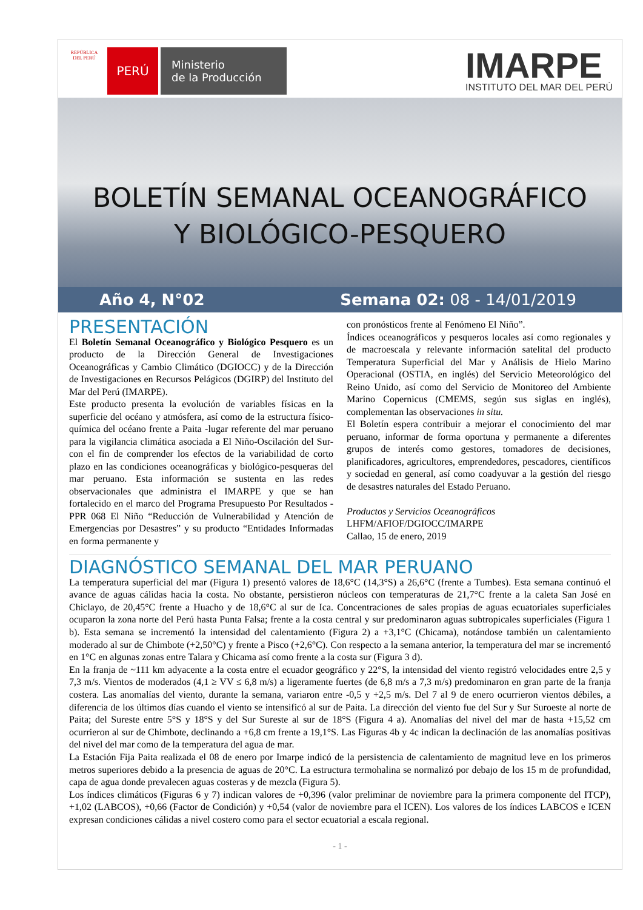REPÚBLICA DEL PERÚ
PERÚ
Ministerio
de la Producción
IMARPE
INSTITUTO DEL MAR DEL PERÚ
BOLETÍN SEMANAL OCEANOGRÁFICO
Y BIOLÓGICO-PESQUERO
Año 4, N°02 Semana 02: 08 - 14/01/2019
PRESENTACIÓN
El Boletín Semanal Oceanográfico y Biológico Pesquero es un producto de la Dirección General de Investigaciones Oceanográficas y Cambio Climático (DGIOCC) y de la Dirección de Investigaciones en Recursos Pelágicos (DGIRP) del Instituto del Mar del Perú (IMARPE).
Este producto presenta la evolución de variables físicas en la superficie del océano y atmósfera, así como de la estructura físico-química del océano frente a Paita -lugar referente del mar peruano para la vigilancia climática asociada a El Niño-Oscilación del Sur- con el fin de comprender los efectos de la variabilidad de corto plazo en las condiciones oceanográficas y biológico-pesqueras del mar peruano. Esta información se sustenta en las redes observacionales que administra el IMARPE y que se han fortalecido en el marco del Programa Presupuesto Por Resultados - PPR 068 El Niño “Reducción de Vulnerabilidad y Atención de Emergencias por Desastres” y su producto “Entidades Informadas en forma permanente y
con pronósticos frente al Fenómeno El Niño”.
Índices oceanográficos y pesqueros locales así como regionales y de macroescala y relevante información satelital del producto Temperatura Superficial del Mar y Análisis de Hielo Marino Operacional (OSTIA, en inglés) del Servicio Meteorológico del Reino Unido, así como del Servicio de Monitoreo del Ambiente Marino Copernicus (CMEMS, según sus siglas en inglés), complementan las observaciones in situ.
El Boletín espera contribuir a mejorar el conocimiento del mar peruano, informar de forma oportuna y permanente a diferentes grupos de interés como gestores, tomadores de decisiones, planificadores, agricultores, emprendedores, pescadores, científicos y sociedad en general, así como coadyuvar a la gestión del riesgo de desastres naturales del Estado Peruano.
Productos y Servicios Oceanográficos
LHFM/AFIOF/DGIOCC/IMARPE
Callao, 15 de enero, 2019
DIAGNÓSTICO SEMANAL DEL MAR PERUANO
La temperatura superficial del mar (Figura 1) presentó valores de 18,6°C (14,3°S) a 26,6°C (frente a Tumbes). Esta semana continuó el avance de aguas cálidas hacia la costa. No obstante, persistieron núcleos con temperaturas de 21,7°C frente a la caleta San José en Chiclayo, de 20,45°C frente a Huacho y de 18,6°C al sur de Ica. Concentraciones de sales propias de aguas ecuatoriales superficiales ocuparon la zona norte del Perú hasta Punta Falsa; frente a la costa central y sur predominaron aguas subtropicales superficiales (Figura 1 b). Esta semana se incrementó la intensidad del calentamiento (Figura 2) a +3,1°C (Chicama), notándose también un calentamiento moderado al sur de Chimbote (+2,50°C) y frente a Pisco (+2,6°C). Con respecto a la semana anterior, la temperatura del mar se incrementó en 1°C en algunas zonas entre Talara y Chicama así como frente a la costa sur (Figura 3 d).
En la franja de ~111 km adyacente a la costa entre el ecuador geográfico y 22°S, la intensidad del viento registró velocidades entre 2,5 y 7,3 m/s. Vientos de moderados (4,1 ≥ VV ≤ 6,8 m/s) a ligeramente fuertes (de 6,8 m/s a 7,3 m/s) predominaron en gran parte de la franja costera. Las anomalías del viento, durante la semana, variaron entre -0,5 y +2,5 m/s. Del 7 al 9 de enero ocurrieron vientos débiles, a diferencia de los últimos días cuando el viento se intensificó al sur de Paita. La dirección del viento fue del Sur y Sur Suroeste al norte de Paita; del Sureste entre 5°S y 18°S y del Sur Sureste al sur de 18°S (Figura 4 a). Anomalías del nivel del mar de hasta +15,52 cm ocurrieron al sur de Chimbote, declinando a +6,8 cm frente a 19,1°S. Las Figuras 4b y 4c indican la declinación de las anomalías positivas del nivel del mar como de la temperatura del agua de mar.
La Estación Fija Paita realizada el 08 de enero por Imarpe indicó de la persistencia de calentamiento de magnitud leve en los primeros metros superiores debido a la presencia de aguas de 20°C. La estructura termohalina se normalizó por debajo de los 15 m de profundidad, capa de agua donde prevalecen aguas costeras y de mezcla (Figura 5).
Los índices climáticos (Figuras 6 y 7) indican valores de +0,396 (valor preliminar de noviembre para la primera componente del ITCP), +1,02 (LABCOS), +0,66 (Factor de Condición) y +0,54 (valor de noviembre para el ICEN). Los valores de los índices LABCOS e ICEN expresan condiciones cálidas a nivel costero como para el sector ecuatorial a escala regional.
- 1 -